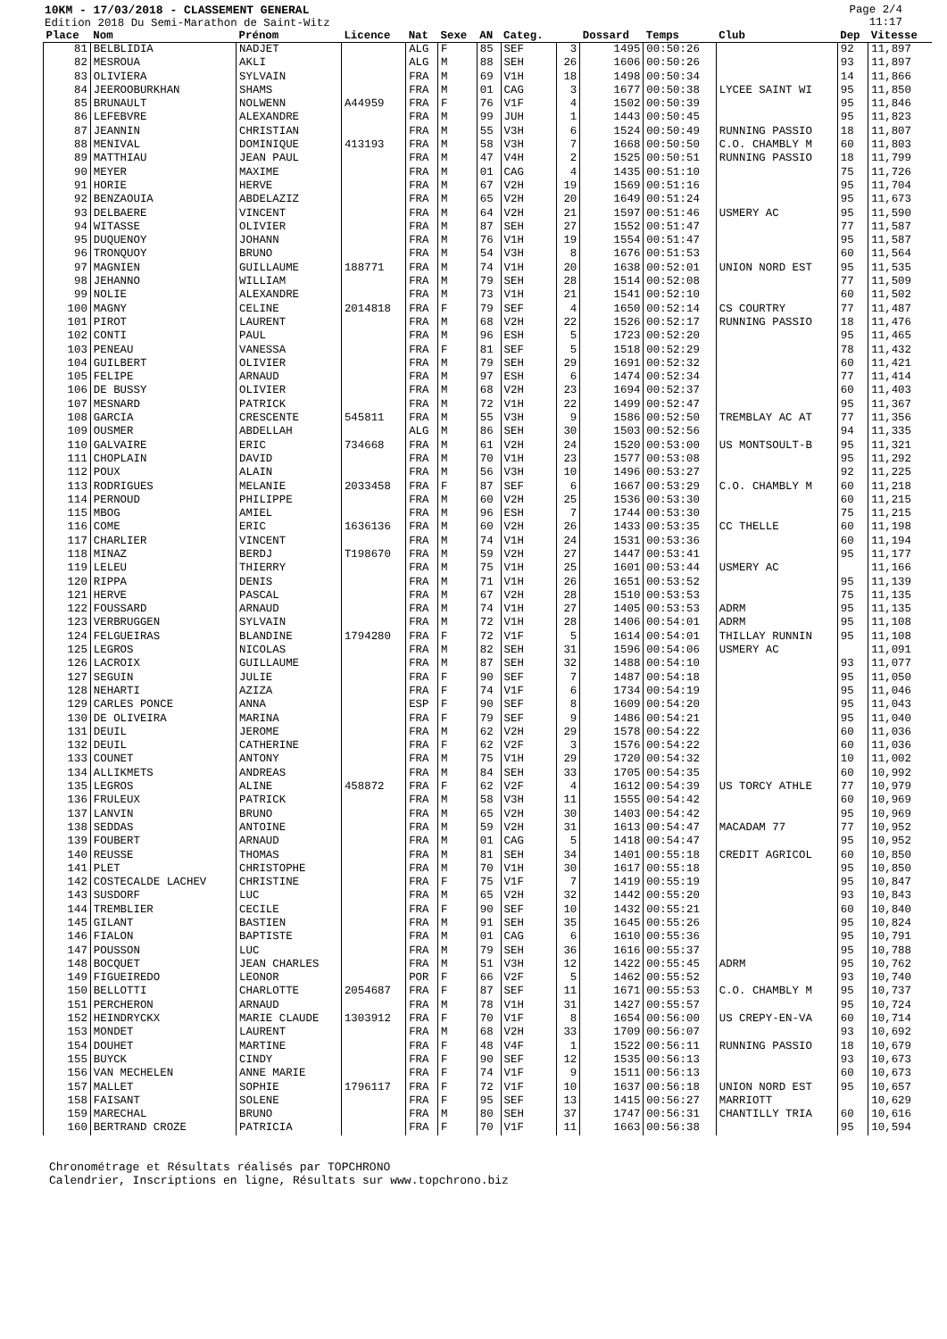10KM - 17/03/2018 - CLASSEMENT GENERAL
Edition 2018 Du Semi-Marathon de Saint-Witz
Page 2/4
11:17
| Place | Nom | Prénom | Licence | Nat | Sexe | AN | Categ. | | Dossard | Temps | Club | Dep | Vitesse |
| --- | --- | --- | --- | --- | --- | --- | --- | --- | --- | --- | --- | --- | --- |
| 81 | BELBLIDIA | NADJET | | ALG | F | 85 | SEF | 3 | 1495 | 00:50:26 | | 92 | 11,897 |
| 82 | MESROUA | AKLI | | ALG | M | 88 | SEH | 26 | 1606 | 00:50:26 | | 93 | 11,897 |
| 83 | OLIVIERA | SYLVAIN | | FRA | M | 69 | V1H | 18 | 1498 | 00:50:34 | | 14 | 11,866 |
| 84 | JEEROOBURKHAN | SHAMS | | FRA | M | 01 | CAG | 3 | 1677 | 00:50:38 | LYCEE SAINT WI | 95 | 11,850 |
| 85 | BRUNAULT | NOLWENN | A44959 | FRA | F | 76 | V1F | 4 | 1502 | 00:50:39 | | 95 | 11,846 |
| 86 | LEFEBVRE | ALEXANDRE | | FRA | M | 99 | JUH | 1 | 1443 | 00:50:45 | | 95 | 11,823 |
| 87 | JEANNIN | CHRISTIAN | | FRA | M | 55 | V3H | 6 | 1524 | 00:50:49 | RUNNING PASSIO | 18 | 11,807 |
| 88 | MENIVAL | DOMINIQUE | 413193 | FRA | M | 58 | V3H | 7 | 1668 | 00:50:50 | C.O. CHAMBLY M | 60 | 11,803 |
| 89 | MATTHIAU | JEAN PAUL | | FRA | M | 47 | V4H | 2 | 1525 | 00:50:51 | RUNNING PASSIO | 18 | 11,799 |
| 90 | MEYER | MAXIME | | FRA | M | 01 | CAG | 4 | 1435 | 00:51:10 | | 75 | 11,726 |
| 91 | HORIE | HERVE | | FRA | M | 67 | V2H | 19 | 1569 | 00:51:16 | | 95 | 11,704 |
| 92 | BENZAOUIA | ABDELAZIZ | | FRA | M | 65 | V2H | 20 | 1649 | 00:51:24 | | 95 | 11,673 |
| 93 | DELBAERE | VINCENT | | FRA | M | 64 | V2H | 21 | 1597 | 00:51:46 | USMERY AC | 95 | 11,590 |
| 94 | WITASSE | OLIVIER | | FRA | M | 87 | SEH | 27 | 1552 | 00:51:47 | | 77 | 11,587 |
| 95 | DUQUENOY | JOHANN | | FRA | M | 76 | V1H | 19 | 1554 | 00:51:47 | | 95 | 11,587 |
| 96 | TRONQUOY | BRUNO | | FRA | M | 54 | V3H | 8 | 1676 | 00:51:53 | | 60 | 11,564 |
| 97 | MAGNIEN | GUILLAUME | 188771 | FRA | M | 74 | V1H | 20 | 1638 | 00:52:01 | UNION NORD EST | 95 | 11,535 |
| 98 | JEHANNO | WILLIAM | | FRA | M | 79 | SEH | 28 | 1514 | 00:52:08 | | 77 | 11,509 |
| 99 | NOLIE | ALEXANDRE | | FRA | M | 73 | V1H | 21 | 1541 | 00:52:10 | | 60 | 11,502 |
| 100 | MAGNY | CELINE | 2014818 | FRA | F | 79 | SEF | 4 | 1650 | 00:52:14 | CS COURTRY | 77 | 11,487 |
| 101 | PIROT | LAURENT | | FRA | M | 68 | V2H | 22 | 1526 | 00:52:17 | RUNNING PASSIO | 18 | 11,476 |
| 102 | CONTI | PAUL | | FRA | M | 96 | ESH | 5 | 1723 | 00:52:20 | | 95 | 11,465 |
| 103 | PENEAU | VANESSA | | FRA | F | 81 | SEF | 5 | 1518 | 00:52:29 | | 78 | 11,432 |
| 104 | GUILBERT | OLIVIER | | FRA | M | 79 | SEH | 29 | 1691 | 00:52:32 | | 60 | 11,421 |
| 105 | FELIPE | ARNAUD | | FRA | M | 97 | ESH | 6 | 1474 | 00:52:34 | | 77 | 11,414 |
| 106 | DE BUSSY | OLIVIER | | FRA | M | 68 | V2H | 23 | 1694 | 00:52:37 | | 60 | 11,403 |
| 107 | MESNARD | PATRICK | | FRA | M | 72 | V1H | 22 | 1499 | 00:52:47 | | 95 | 11,367 |
| 108 | GARCIA | CRESCENTE | 545811 | FRA | M | 55 | V3H | 9 | 1586 | 00:52:50 | TREMBLAY AC AT | 77 | 11,356 |
| 109 | OUSMER | ABDELLAH | | ALG | M | 86 | SEH | 30 | 1503 | 00:52:56 | | 94 | 11,335 |
| 110 | GALVAIRE | ERIC | 734668 | FRA | M | 61 | V2H | 24 | 1520 | 00:53:00 | US MONTSOULT-B | 95 | 11,321 |
| 111 | CHOPLAIN | DAVID | | FRA | M | 70 | V1H | 23 | 1577 | 00:53:08 | | 95 | 11,292 |
| 112 | POUX | ALAIN | | FRA | M | 56 | V3H | 10 | 1496 | 00:53:27 | | 92 | 11,225 |
| 113 | RODRIGUES | MELANIE | 2033458 | FRA | F | 87 | SEF | 6 | 1667 | 00:53:29 | C.O. CHAMBLY M | 60 | 11,218 |
| 114 | PERNOUD | PHILIPPE | | FRA | M | 60 | V2H | 25 | 1536 | 00:53:30 | | 60 | 11,215 |
| 115 | MBOG | AMIEL | | FRA | M | 96 | ESH | 7 | 1744 | 00:53:30 | | 75 | 11,215 |
| 116 | COME | ERIC | 1636136 | FRA | M | 60 | V2H | 26 | 1433 | 00:53:35 | CC THELLE | 60 | 11,198 |
| 117 | CHARLIER | VINCENT | | FRA | M | 74 | V1H | 24 | 1531 | 00:53:36 | | 60 | 11,194 |
| 118 | MINAZ | BERDJ | T198670 | FRA | M | 59 | V2H | 27 | 1447 | 00:53:41 | | 95 | 11,177 |
| 119 | LELEU | THIERRY | | FRA | M | 75 | V1H | 25 | 1601 | 00:53:44 | USMERY AC | | 11,166 |
| 120 | RIPPA | DENIS | | FRA | M | 71 | V1H | 26 | 1651 | 00:53:52 | | 95 | 11,139 |
| 121 | HERVE | PASCAL | | FRA | M | 67 | V2H | 28 | 1510 | 00:53:53 | | 75 | 11,135 |
| 122 | FOUSSARD | ARNAUD | | FRA | M | 74 | V1H | 27 | 1405 | 00:53:53 | ADRM | 95 | 11,135 |
| 123 | VERBRUGGEN | SYLVAIN | | FRA | M | 72 | V1H | 28 | 1406 | 00:54:01 | ADRM | 95 | 11,108 |
| 124 | FELGUEIRAS | BLANDINE | 1794280 | FRA | F | 72 | V1F | 5 | 1614 | 00:54:01 | THILLAY RUNNIN | 95 | 11,108 |
| 125 | LEGROS | NICOLAS | | FRA | M | 82 | SEH | 31 | 1596 | 00:54:06 | USMERY AC | | 11,091 |
| 126 | LACROIX | GUILLAUME | | FRA | M | 87 | SEH | 32 | 1488 | 00:54:10 | | 93 | 11,077 |
| 127 | SEGUIN | JULIE | | FRA | F | 90 | SEF | 7 | 1487 | 00:54:18 | | 95 | 11,050 |
| 128 | NEHARTI | AZIZA | | FRA | F | 74 | V1F | 6 | 1734 | 00:54:19 | | 95 | 11,046 |
| 129 | CARLES PONCE | ANNA | | ESP | F | 90 | SEF | 8 | 1609 | 00:54:20 | | 95 | 11,043 |
| 130 | DE OLIVEIRA | MARINA | | FRA | F | 79 | SEF | 9 | 1486 | 00:54:21 | | 95 | 11,040 |
| 131 | DEUIL | JEROME | | FRA | M | 62 | V2H | 29 | 1578 | 00:54:22 | | 60 | 11,036 |
| 132 | DEUIL | CATHERINE | | FRA | F | 62 | V2F | 3 | 1576 | 00:54:22 | | 60 | 11,036 |
| 133 | COUNET | ANTONY | | FRA | M | 75 | V1H | 29 | 1720 | 00:54:32 | | 10 | 11,002 |
| 134 | ALLIKMETS | ANDREAS | | FRA | M | 84 | SEH | 33 | 1705 | 00:54:35 | | 60 | 10,992 |
| 135 | LEGROS | ALINE | 458872 | FRA | F | 62 | V2F | 4 | 1612 | 00:54:39 | US TORCY ATHLE | 77 | 10,979 |
| 136 | FRULEUX | PATRICK | | FRA | M | 58 | V3H | 11 | 1555 | 00:54:42 | | 60 | 10,969 |
| 137 | LANVIN | BRUNO | | FRA | M | 65 | V2H | 30 | 1403 | 00:54:42 | | 95 | 10,969 |
| 138 | SEDDAS | ANTOINE | | FRA | M | 59 | V2H | 31 | 1613 | 00:54:47 | MACADAM 77 | 77 | 10,952 |
| 139 | FOUBERT | ARNAUD | | FRA | M | 01 | CAG | 5 | 1418 | 00:54:47 | | 95 | 10,952 |
| 140 | REUSSE | THOMAS | | FRA | M | 81 | SEH | 34 | 1401 | 00:55:18 | CREDIT AGRICOL | 60 | 10,850 |
| 141 | PLET | CHRISTOPHE | | FRA | M | 70 | V1H | 30 | 1617 | 00:55:18 | | 95 | 10,850 |
| 142 | COSTECALDE LACHEV | CHRISTINE | | FRA | F | 75 | V1F | 7 | 1419 | 00:55:19 | | 95 | 10,847 |
| 143 | SUSDORF | LUC | | FRA | M | 65 | V2H | 32 | 1442 | 00:55:20 | | 93 | 10,843 |
| 144 | TREMBLIER | CECILE | | FRA | F | 90 | SEF | 10 | 1432 | 00:55:21 | | 60 | 10,840 |
| 145 | GILANT | BASTIEN | | FRA | M | 91 | SEH | 35 | 1645 | 00:55:26 | | 95 | 10,824 |
| 146 | FIALON | BAPTISTE | | FRA | M | 01 | CAG | 6 | 1610 | 00:55:36 | | 95 | 10,791 |
| 147 | POUSSON | LUC | | FRA | M | 79 | SEH | 36 | 1616 | 00:55:37 | | 95 | 10,788 |
| 148 | BOCQUET | JEAN CHARLES | | FRA | M | 51 | V3H | 12 | 1422 | 00:55:45 | ADRM | 95 | 10,762 |
| 149 | FIGUEIREDO | LEONOR | | POR | F | 66 | V2F | 5 | 1462 | 00:55:52 | | 93 | 10,740 |
| 150 | BELLOTTI | CHARLOTTE | 2054687 | FRA | F | 87 | SEF | 11 | 1671 | 00:55:53 | C.O. CHAMBLY M | 95 | 10,737 |
| 151 | PERCHERON | ARNAUD | | FRA | M | 78 | V1H | 31 | 1427 | 00:55:57 | | 95 | 10,724 |
| 152 | HEINDRYCKX | MARIE CLAUDE | 1303912 | FRA | F | 70 | V1F | 8 | 1654 | 00:56:00 | US CREPY-EN-VA | 60 | 10,714 |
| 153 | MONDET | LAURENT | | FRA | M | 68 | V2H | 33 | 1709 | 00:56:07 | | 93 | 10,692 |
| 154 | DOUHET | MARTINE | | FRA | F | 48 | V4F | 1 | 1522 | 00:56:11 | RUNNING PASSIO | 18 | 10,679 |
| 155 | BUYCK | CINDY | | FRA | F | 90 | SEF | 12 | 1535 | 00:56:13 | | 93 | 10,673 |
| 156 | VAN MECHELEN | ANNE MARIE | | FRA | F | 74 | V1F | 9 | 1511 | 00:56:13 | | 60 | 10,673 |
| 157 | MALLET | SOPHIE | 1796117 | FRA | F | 72 | V1F | 10 | 1637 | 00:56:18 | UNION NORD EST | 95 | 10,657 |
| 158 | FAISANT | SOLENE | | FRA | F | 95 | SEF | 13 | 1415 | 00:56:27 | MARRIOTT | | 10,629 |
| 159 | MARECHAL | BRUNO | | FRA | M | 80 | SEH | 37 | 1747 | 00:56:31 | CHANTILLY TRIA | 60 | 10,616 |
| 160 | BERTRAND CROZE | PATRICIA | | FRA | F | 70 | V1F | 11 | 1663 | 00:56:38 | | 95 | 10,594 |
Chronométrage et Résultats réalisés par TOPCHRONO
Calendrier, Inscriptions en ligne, Résultats sur www.topchrono.biz